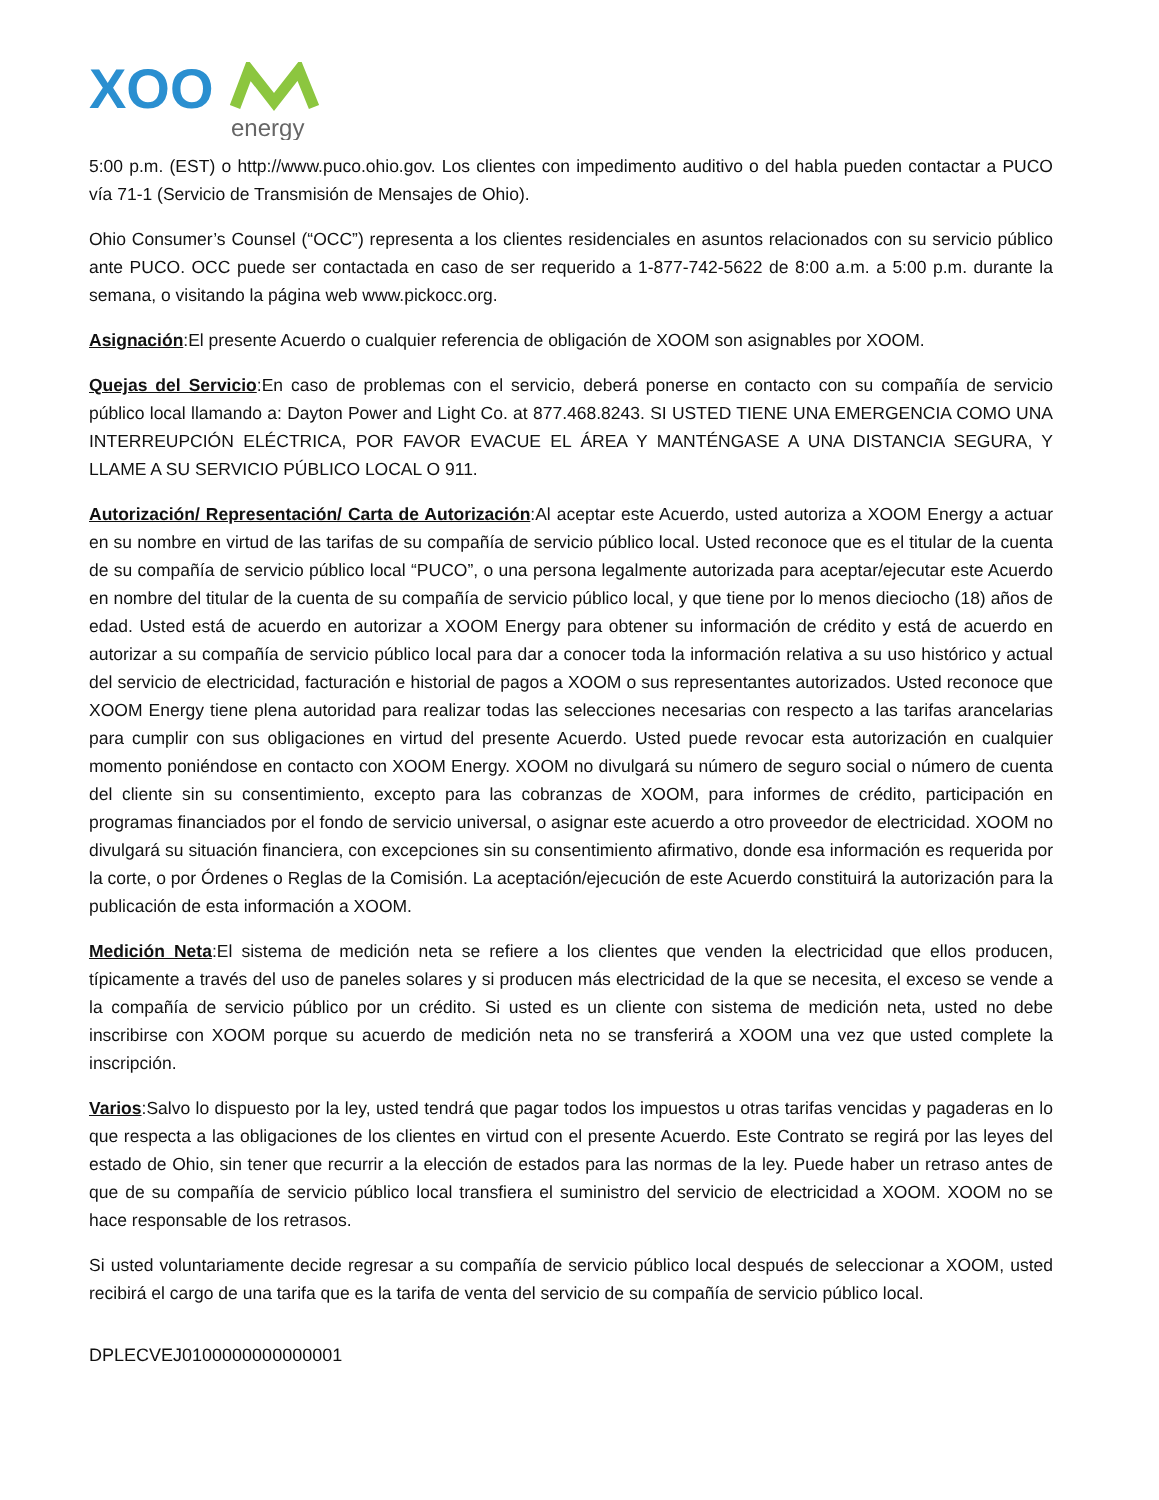XOO
energy
5:00 p.m. (EST) o http://www.puco.ohio.gov. Los clientes con impedimento auditivo o del habla pueden contactar a PUCO vía 71-1 (Servicio de Transmisión de Mensajes de Ohio).
Ohio Consumer’s Counsel (“OCC”) representa a los clientes residenciales en asuntos relacionados con su servicio público ante PUCO. OCC puede ser contactada en caso de ser requerido a 1-877-742-5622 de 8:00 a.m. a 5:00 p.m. durante la semana, o visitando la página web www.pickocc.org.
Asignación:El presente Acuerdo o cualquier referencia de obligación de XOOM son asignables por XOOM.
Quejas del Servicio:En caso de problemas con el servicio, deberá ponerse en contacto con su compañía de servicio público local llamando a: Dayton Power and Light Co. at 877.468.8243. SI USTED TIENE UNA EMERGENCIA COMO UNA INTERREUPCIÓN ELÉCTRICA, POR FAVOR EVACUE EL ÁREA Y MANTÉNGASE A UNA DISTANCIA SEGURA, Y LLAME A SU SERVICIO PÚBLICO LOCAL O 911.
Autorización/ Representación/ Carta de Autorización:Al aceptar este Acuerdo, usted autoriza a XOOM Energy a actuar en su nombre en virtud de las tarifas de su compañía de servicio público local. Usted reconoce que es el titular de la cuenta de su compañía de servicio público local “PUCO”, o una persona legalmente autorizada para aceptar/ejecutar este Acuerdo en nombre del titular de la cuenta de su compañía de servicio público local, y que tiene por lo menos dieciocho (18) años de edad. Usted está de acuerdo en autorizar a XOOM Energy para obtener su información de crédito y está de acuerdo en autorizar a su compañía de servicio público local para dar a conocer toda la información relativa a su uso histórico y actual del servicio de electricidad, facturación e historial de pagos a XOOM o sus representantes autorizados. Usted reconoce que XOOM Energy tiene plena autoridad para realizar todas las selecciones necesarias con respecto a las tarifas arancelarias para cumplir con sus obligaciones en virtud del presente Acuerdo. Usted puede revocar esta autorización en cualquier momento poniéndose en contacto con XOOM Energy. XOOM no divulgará su número de seguro social o número de cuenta del cliente sin su consentimiento, excepto para las cobranzas de XOOM, para informes de crédito, participación en programas financiados por el fondo de servicio universal, o asignar este acuerdo a otro proveedor de electricidad. XOOM no divulgará su situación financiera, con excepciones sin su consentimiento afirmativo, donde esa información es requerida por la corte, o por Órdenes o Reglas de la Comisión. La aceptación/ejecución de este Acuerdo constituirá la autorización para la publicación de esta información a XOOM.
Medición Neta:El sistema de medición neta se refiere a los clientes que venden la electricidad que ellos producen, típicamente a través del uso de paneles solares y si producen más electricidad de la que se necesita, el exceso se vende a la compañía de servicio público por un crédito. Si usted es un cliente con sistema de medición neta, usted no debe inscribirse con XOOM porque su acuerdo de medición neta no se transferirá a XOOM una vez que usted complete la inscripción.
Varios:Salvo lo dispuesto por la ley, usted tendrá que pagar todos los impuestos u otras tarifas vencidas y pagaderas en lo que respecta a las obligaciones de los clientes en virtud con el presente Acuerdo. Este Contrato se regirá por las leyes del estado de Ohio, sin tener que recurrir a la elección de estados para las normas de la ley. Puede haber un retraso antes de que de su compañía de servicio público local transfiera el suministro del servicio de electricidad a XOOM. XOOM no se hace responsable de los retrasos.
Si usted voluntariamente decide regresar a su compañía de servicio público local después de seleccionar a XOOM, usted recibirá el cargo de una tarifa que es la tarifa de venta del servicio de su compañía de servicio público local.
DPLECVEJ0100000000000001